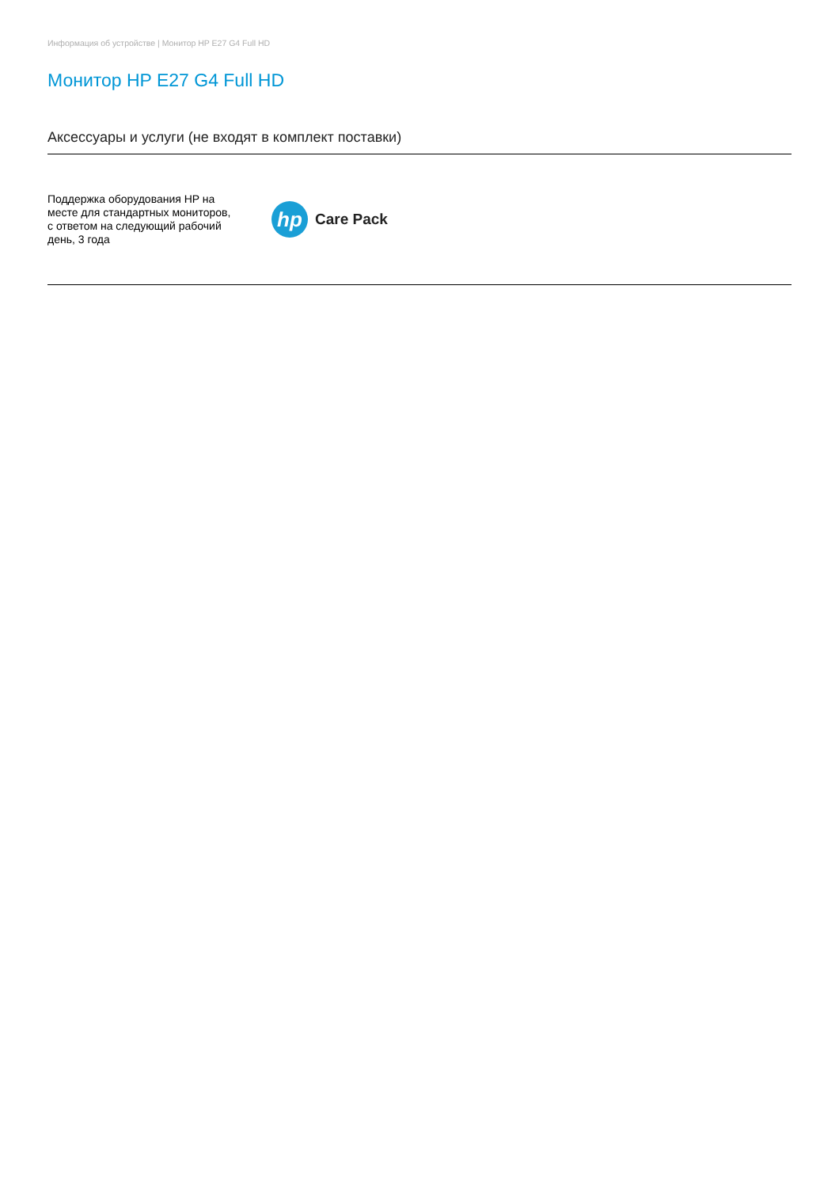Информация об устройстве | Монитор HP E27 G4 Full HD
Монитор HP E27 G4 Full HD
Аксессуары и услуги (не входят в комплект поставки)
Поддержка оборудования HP на месте для стандартных мониторов, с ответом на следующий рабочий день, 3 года
hp
Care Pack